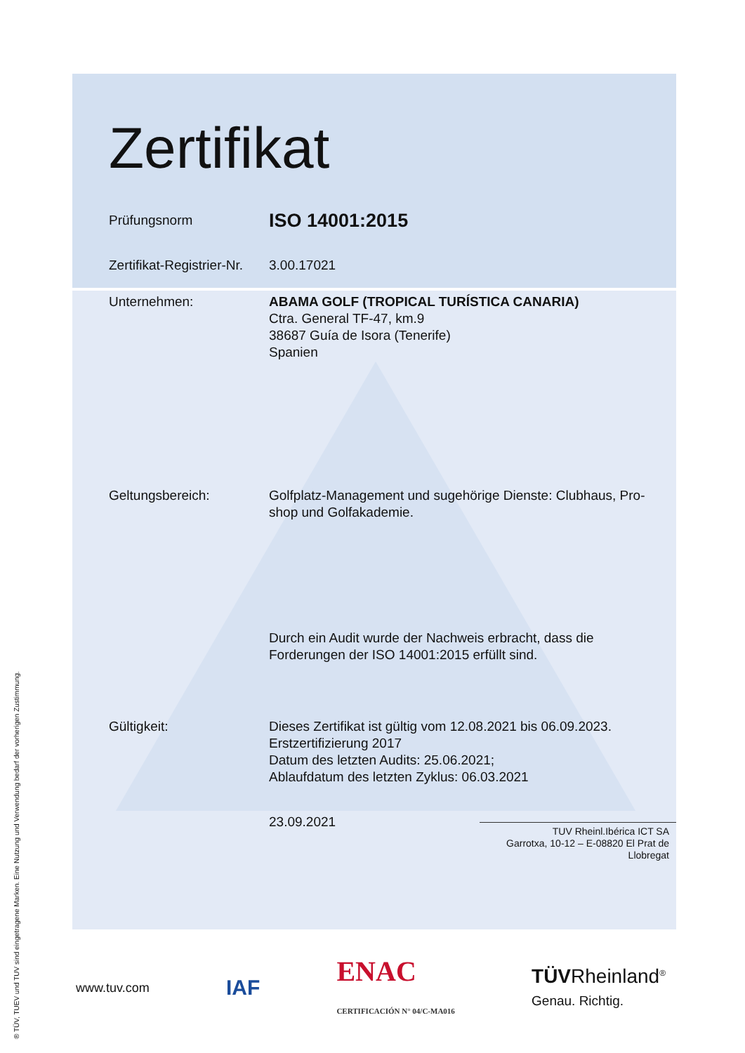Zertifikat
Prüfungsnorm
ISO 14001:2015
Zertifikat-Registrier-Nr.
3.00.17021
Unternehmen: ABAMA GOLF (TROPICAL TURÍSTICA CANARIA)
Ctra. General TF-47, km.9
38687 Guía de Isora (Tenerife)
Spanien
Geltungsbereich: Golfplatz-Management und sugehörige Dienste: Clubhaus, Pro-shop und Golfakademie.
Durch ein Audit wurde der Nachweis erbracht, dass die
Forderungen der ISO 14001:2015 erfüllt sind.
Gültigkeit: Dieses Zertifikat ist gültig vom 12.08.2021 bis 06.09.2023.
Erstzertifizierung 2017
Datum des letzten Audits: 25.06.2021;
Ablaufdatum des letzten Zyklus: 06.03.2021
23.09.2021
TUV Rheinl.Ibérica ICT SA
Garrotxa, 10-12 – E-08820 El Prat de Llobregat
www.tuv.com IAF ENAC
CERTIFICACIÓN N° 04/C-MA016 TÜVRheinland<sup>®</sup>
Genau. Richtig.
® TÜV, TUEV und TUV sind eingetragene Marken. Eine Nutzung und Verwendung bedarf der vorherigen Zustimmung.